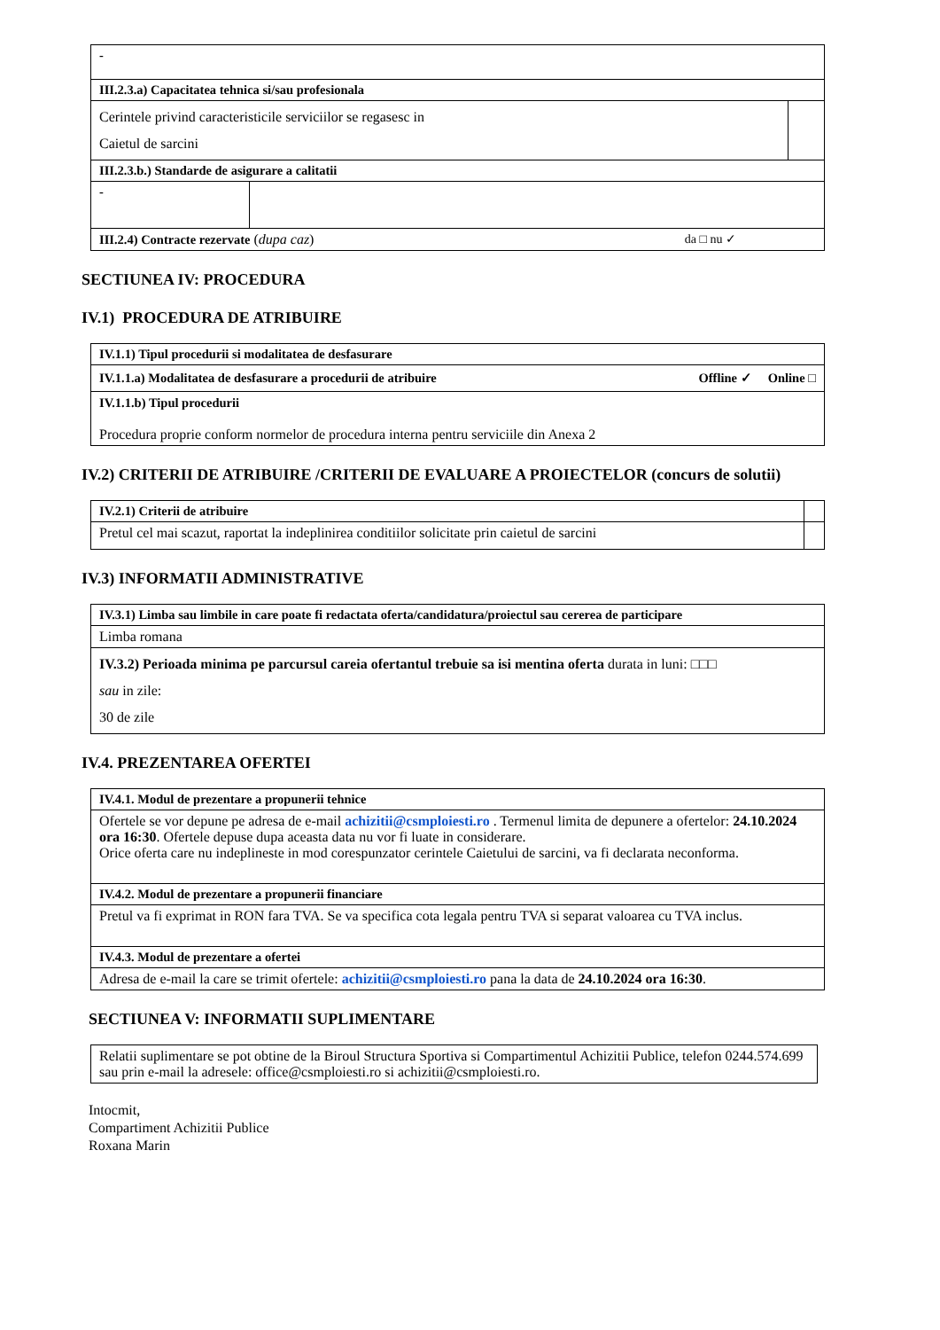| - | | |
| III.2.3.a) Capacitatea tehnica si/sau profesionala | | |
| Cerintele privind caracteristicile serviciilor se regasesc in Caietul de sarcini | | |
| III.2.3.b.) Standarde de asigurare a calitatii | | |
| - | | |
| III.2.4) Contracte rezervate ( dupa caz ) da □ nu ✓ | | |
SECTIUNEA IV: PROCEDURA
IV.1) PROCEDURA DE ATRIBUIRE
| IV.1.1) Tipul procedurii si modalitatea de desfasurare |
| IV.1.1.a) Modalitatea de desfasurare a procedurii de atribuire Offline ✓ Online □ |
| IV.1.1.b) Tipul procedurii Procedura proprie conform normelor de procedura interna pentru serviciile din Anexa 2 |
IV.2) CRITERII DE ATRIBUIRE /CRITERII DE EVALUARE A PROIECTELOR (concurs de solutii)
| IV.2.1) Criterii de atribuire | |
| Pretul cel mai scazut, raportat la indeplinirea conditiilor solicitate prin caietul de sarcini | |
IV.3) INFORMATII ADMINISTRATIVE
| IV.3.1) Limba sau limbile in care poate fi redactata oferta/candidatura/proiectul sau cererea de participare |
| Limba romana |
| IV.3.2) Perioada minima pe parcursul careia ofertantul trebuie sa isi mentina oferta durata in luni: □□□ sau in zile: 30 de zile |
IV.4. PREZENTAREA OFERTEI
| IV.4.1. Modul de prezentare a propunerii tehnice |
| Ofertele se vor depune pe adresa de e-mail achizitii@csmploiesti.ro . Termenul limita de depunere a ofertelor: 24.10.2024 ora 16:30 . Ofertele depuse dupa aceasta data nu vor fi luate in considerare. Orice oferta care nu indeplineste in mod corespunzator cerintele Caietului de sarcini, va fi declarata neconforma. |
| IV.4.2. Modul de prezentare a propunerii financiare |
| Pretul va fi exprimat in RON fara TVA. Se va specifica cota legala pentru TVA si separat valoarea cu TVA inclus. |
| IV.4.3. Modul de prezentare a ofertei |
| Adresa de e-mail la care se trimit ofertele: achizitii@csmploiesti.ro pana la data de 24.10.2024 ora 16:30 . |
SECTIUNEA V: INFORMATII SUPLIMENTARE
| Relatii suplimentare se pot obtine de la Biroul Structura Sportiva si Compartimentul Achizitii Publice, telefon 0244.574.699 sau prin e-mail la adresele: office@csmploiesti.ro si achizitii@csmploiesti.ro. |
Intocmit,
Compartiment Achizitii Publice
Roxana Marin